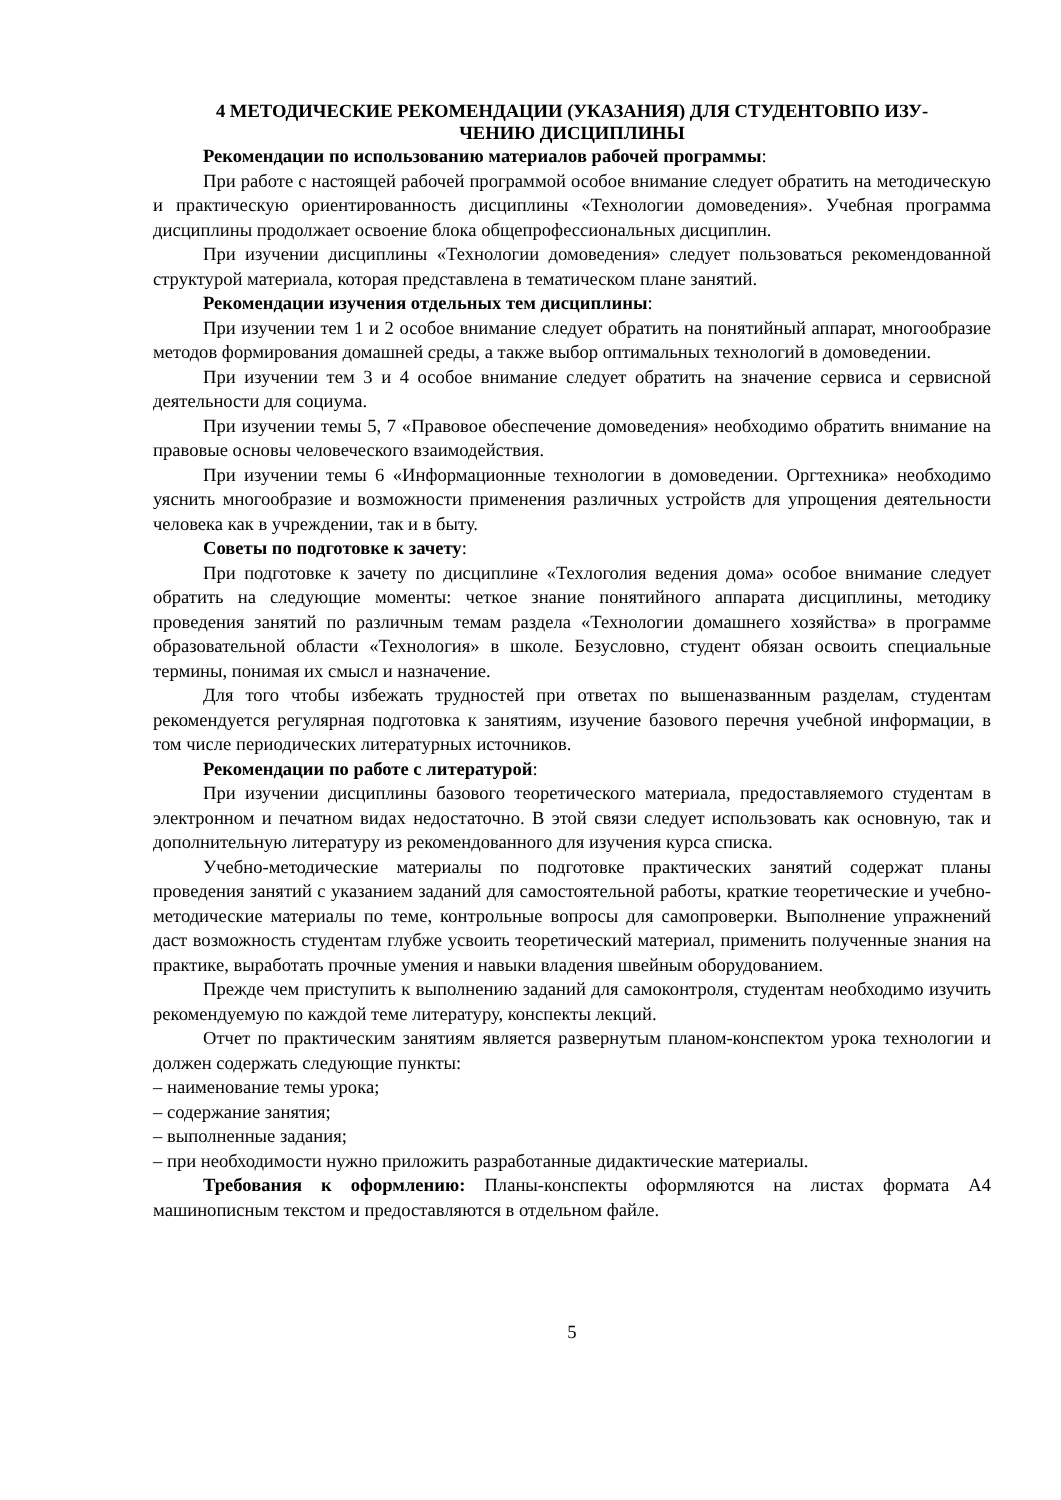4 МЕТОДИЧЕСКИЕ РЕКОМЕНДАЦИИ (УКАЗАНИЯ) ДЛЯ СТУДЕНТОВПО ИЗУ-
ЧЕНИЮ ДИСЦИПЛИНЫ
Рекомендации по использованию материалов рабочей программы:
При работе с настоящей рабочей программой особое внимание следует обратить на методическую и практическую ориентированность дисциплины «Технологии домоведения». Учебная программа дисциплины продолжает освоение блока общепрофессиональных дисциплин.
При изучении дисциплины «Технологии домоведения» следует пользоваться рекомендованной структурой материала, которая представлена в тематическом плане занятий.
Рекомендации изучения отдельных тем дисциплины:
При изучении тем 1 и 2 особое внимание следует обратить на понятийный аппарат, многообразие методов формирования домашней среды, а также выбор оптимальных технологий в домоведении.
При изучении тем 3 и 4 особое внимание следует обратить на значение сервиса и сервисной деятельности для социума.
При изучении темы 5, 7 «Правовое обеспечение домоведения» необходимо обратить внимание на правовые основы человеческого взаимодействия.
При изучении темы 6 «Информационные технологии в домоведении. Оргтехника» необходимо уяснить многообразие и возможности применения различных устройств для упрощения деятельности человека как в учреждении, так и в быту.
Советы по подготовке к зачету:
При подготовке к зачету по дисциплине «Техлоголия ведения дома» особое внимание следует обратить на следующие моменты: четкое знание понятийного аппарата дисциплины, методику проведения занятий по различным темам раздела «Технологии домашнего хозяйства» в программе образовательной области «Технология» в школе. Безусловно, студент обязан освоить специальные термины, понимая их смысл и назначение.
Для того чтобы избежать трудностей при ответах по вышеназванным разделам, студентам рекомендуется регулярная подготовка к занятиям, изучение базового перечня учебной информации, в том числе периодических литературных источников.
Рекомендации по работе с литературой:
При изучении дисциплины базового теоретического материала, предоставляемого студентам в электронном и печатном видах недостаточно. В этой связи следует использовать как основную, так и дополнительную литературу из рекомендованного для изучения курса списка.
Учебно-методические материалы по подготовке практических занятий содержат планы проведения занятий с указанием заданий для самостоятельной работы, краткие теоретические и учебно-методические материалы по теме, контрольные вопросы для самопроверки. Выполнение упражнений даст возможность студентам глубже усвоить теоретический материал, применить полученные знания на практике, выработать прочные умения и навыки владения швейным оборудованием.
Прежде чем приступить к выполнению заданий для самоконтроля, студентам необходимо изучить рекомендуемую по каждой теме литературу, конспекты лекций.
Отчет по практическим занятиям является развернутым планом-конспектом урока технологии и должен содержать следующие пункты:
– наименование темы урока;
– содержание занятия;
– выполненные задания;
– при необходимости нужно приложить разработанные дидактические материалы.
Требования к оформлению: Планы-конспекты оформляются на листах формата А4 машинописным текстом и предоставляются в отдельном файле.
5